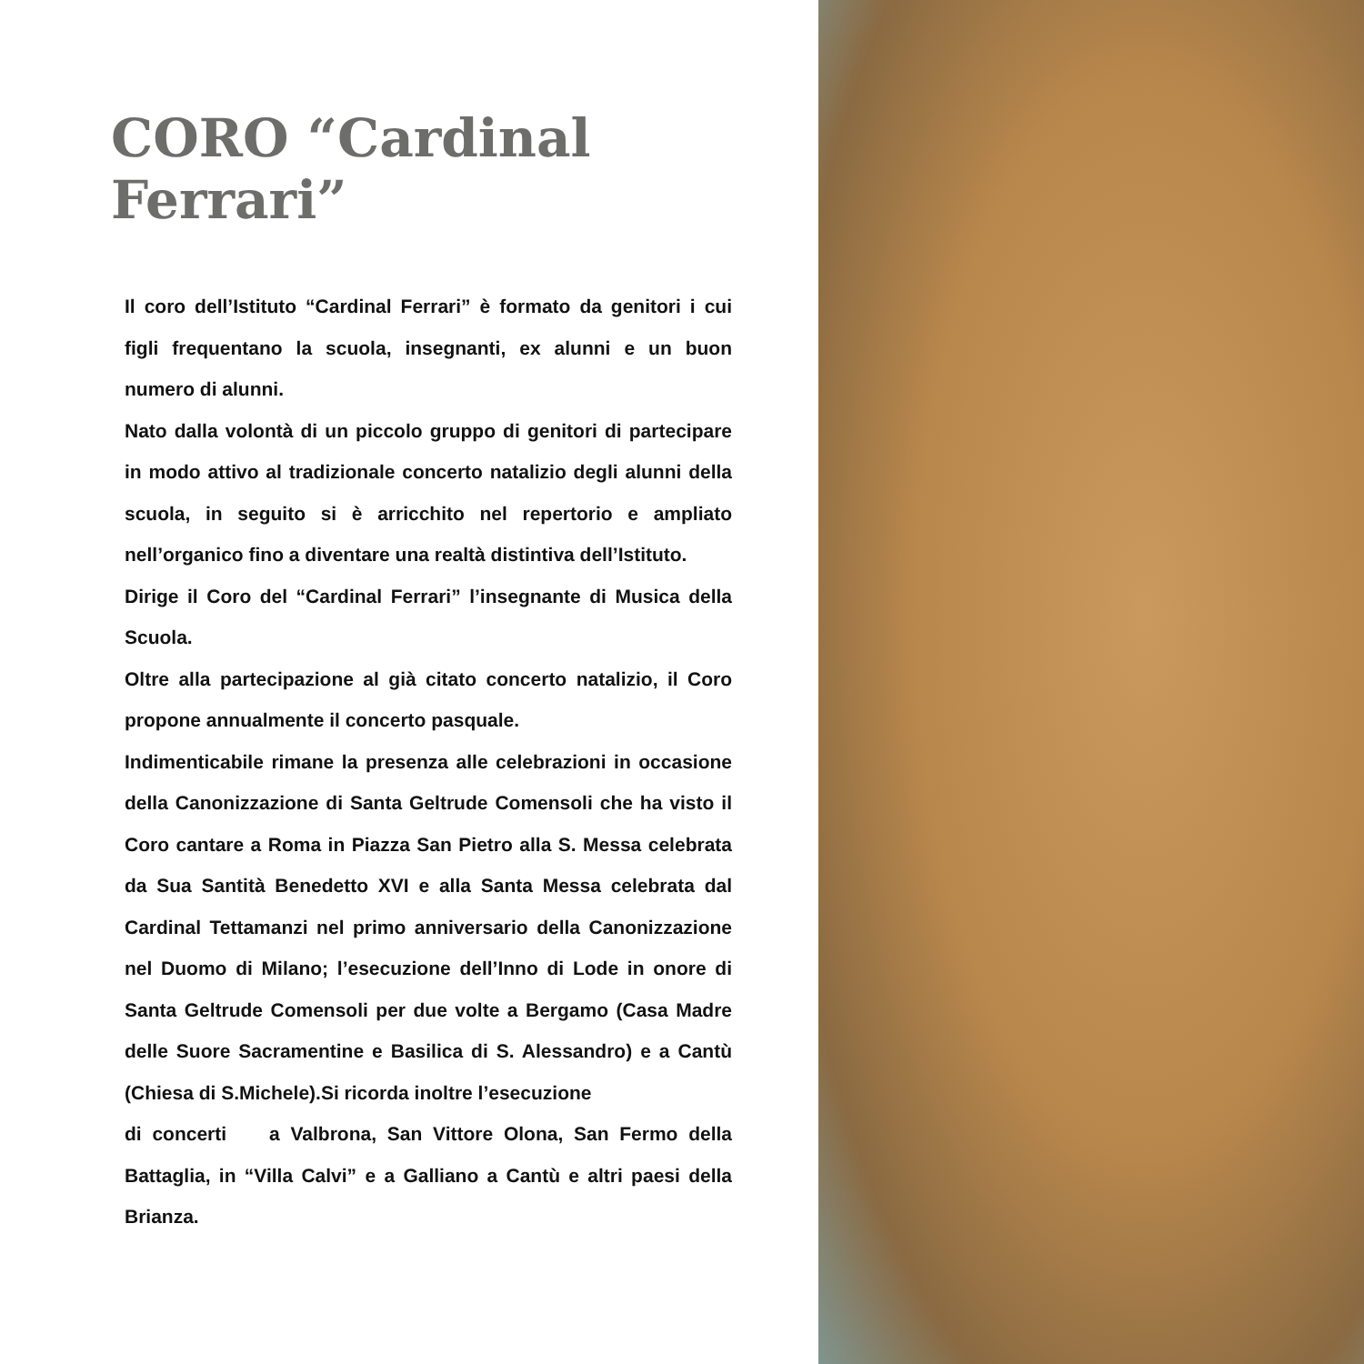CORO “Cardinal Ferrari”
Il coro dell’Istituto “Cardinal Ferrari” è formato da genitori i cui figli frequentano la scuola, insegnanti, ex alunni e un buon numero di alunni.
Nato dalla volontà di un piccolo gruppo di genitori di partecipare in modo attivo al tradizionale concerto natalizio degli alunni della scuola, in seguito si è arricchito nel repertorio e ampliato nell’organico fino a diventare una realtà distintiva dell’Istituto.
Dirige il Coro del “Cardinal Ferrari” l’insegnante di Musica della Scuola.
Oltre alla partecipazione al già citato concerto natalizio, il Coro propone annualmente il concerto pasquale.
Indimenticabile rimane la presenza alle celebrazioni in occasione della Canonizzazione di Santa Geltrude Comensoli che ha visto il Coro cantare a Roma in Piazza San Pietro alla S. Messa celebrata da Sua Santità Benedetto XVI e alla Santa Messa celebrata dal Cardinal Tettamanzi nel primo anniversario della Canonizzazione nel Duomo di Milano; l’esecuzione dell’Inno di Lode in onore di Santa Geltrude Comensoli per due volte a Bergamo (Casa Madre delle Suore Sacramentine e Basilica di S. Alessandro) e a Cantù (Chiesa di S.Michele).Si ricorda inoltre l’esecuzione
di concerti a Valbrona, San Vittore Olona, San Fermo della Battaglia, in “Villa Calvi” e a Galliano a Cantù e altri paesi della Brianza.